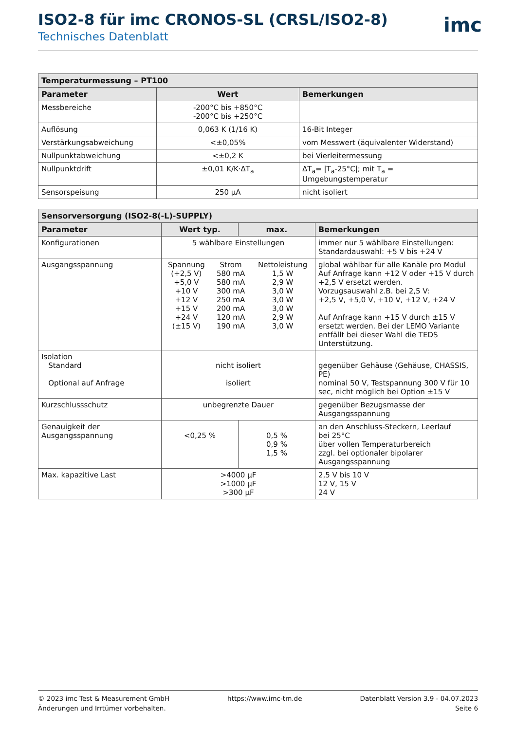ISO2-8 für imc CRONOS-SL (CRSL/ISO2-8)
Technisches Datenblatt
imc
| Temperaturmessung – PT100 | | |
| --- | --- | --- |
| Parameter | Wert | Bemerkungen |
| Messbereiche | -200°C bis +850°C -200°C bis +250°C | |
| Auflösung | 0,063 K (1/16 K) | 16-Bit Integer |
| Verstärkungsabweichung | <±0,05% | vom Messwert (äquivalenter Widerstand) |
| Nullpunktabweichung | <±0,2 K | bei Vierleitermessung |
| Nullpunktdrift | ±0,01 K/K·ΔT<sub>a</sub> | ΔT<sub>a</sub>= /T<sub>a</sub>-25°C/; mit T<sub>a</sub> = Umgebungstemperatur |
| Sensorspeisung | 250 µA | nicht isoliert |
| Sensorversorgung (ISO2-8(-L)-SUPPLY) | | | |
| --- | --- | --- | --- |
| Parameter | Wert typ. | max. | Bemerkungen |
| Konfigurationen | 5 wählbare Einstellungen | | immer nur 5 wählbare Einstellungen: Standardauswahl: +5 V bis +24 V |
| Ausgangsspannung | / Spannung / Strom / Nettoleistung / / (+2,5 V) +5,0 V +10 V +12 V +15 V +24 V (±15 V) / 580 mA 580 mA 300 mA 250 mA 200 mA 120 mA 190 mA / 1,5 W 2,9 W 3,0 W 3,0 W 3,0 W 2,9 W 3,0 W / | | global wählbar für alle Kanäle pro Modul Auf Anfrage kann +12 V oder +15 V durch +2,5 V ersetzt werden. Vorzugsauswahl z.B. bei 2,5 V: +2,5 V, +5,0 V, +10 V, +12 V, +24 V Auf Anfrage kann +15 V durch ±15 V ersetzt werden. Bei der LEMO Variante entfällt bei dieser Wahl die TEDS Unterstützung. |
| Isolation Standard Optional auf Anfrage | nicht isoliert isoliert | | gegenüber Gehäuse (Gehäuse, CHASSIS, PE) nominal 50 V, Testspannung 300 V für 10 sec, nicht möglich bei Option ±15 V |
| Kurzschlussschutz | unbegrenzte Dauer | | gegenüber Bezugsmasse der Ausgangsspannung |
| Genauigkeit der Ausgangsspannung | <0,25 % | 0,5 % 0,9 % 1,5 % | an den Anschluss-Steckern, Leerlauf bei 25°C über vollen Temperaturbereich zzgl. bei optionaler bipolarer Ausgangsspannung |
| Max. kapazitive Last | >4000 µF >1000 µF >300 µF | | 2,5 V bis 10 V 12 V, 15 V 24 V |
© 2023 imc Test & Measurement GmbH
Änderungen und Irrtümer vorbehalten.
https://www.imc-tm.de Datenblatt Version 3.9 - 04.07.2023
Seite 6